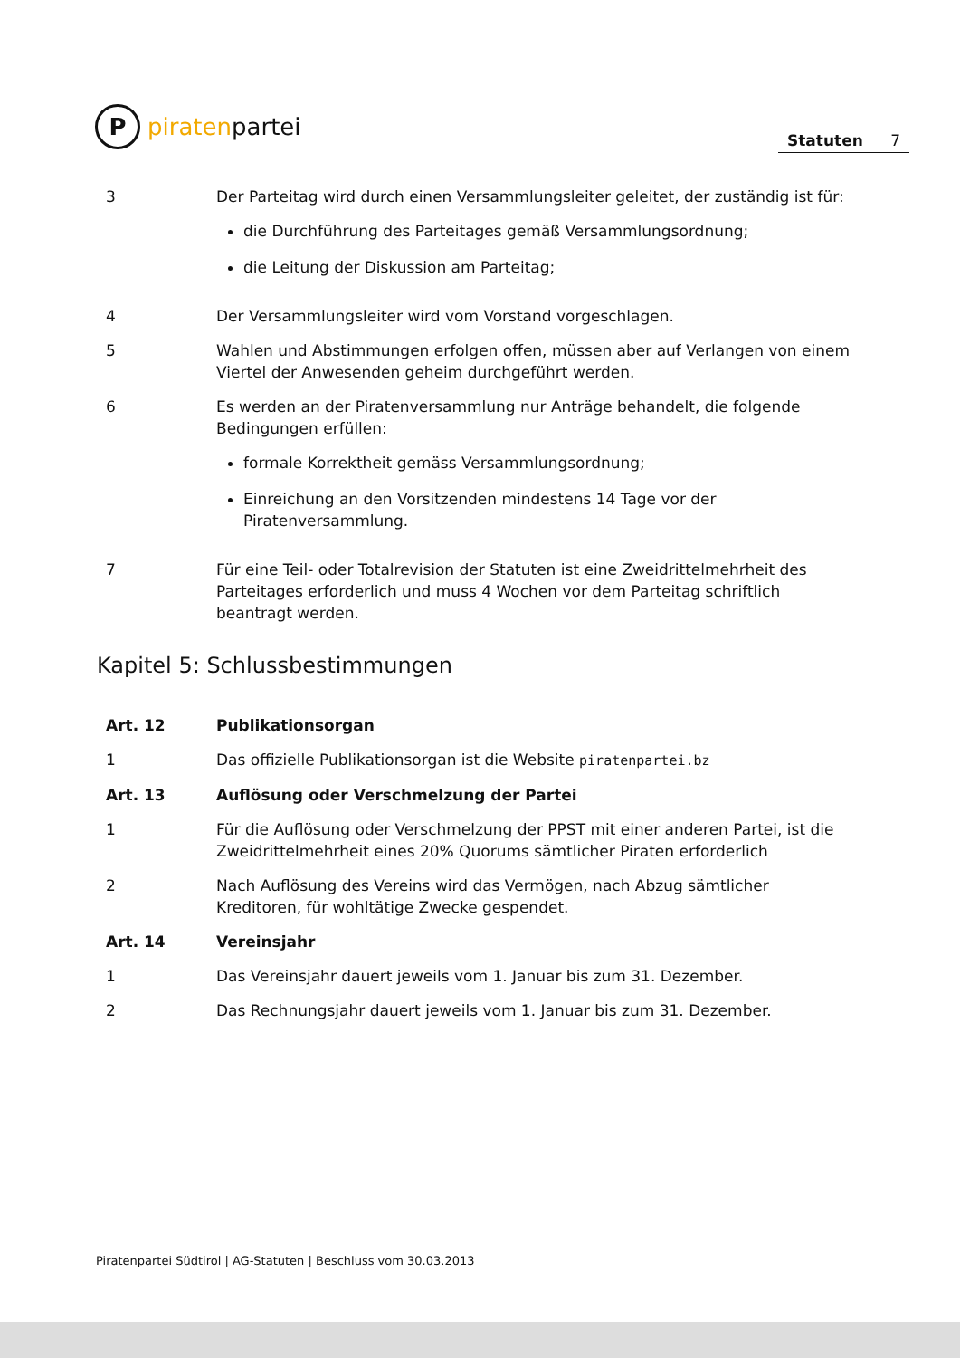P
piraten partei
Statuten 7
3 Der Parteitag wird durch einen Versammlungsleiter geleitet, der zuständig ist für:
die Durchführung des Parteitages gemäß Versammlungsordnung;
die Leitung der Diskussion am Parteitag;
4 Der Versammlungsleiter wird vom Vorstand vorgeschlagen.
5 Wahlen und Abstimmungen erfolgen offen, müssen aber auf Verlangen von einem Viertel der Anwesenden geheim durchgeführt werden.
6 Es werden an der Piratenversammlung nur Anträge behandelt, die folgende Bedingungen erfüllen:
formale Korrektheit gemäss Versammlungsordnung;
Einreichung an den Vorsitzenden mindestens 14 Tage vor der Piratenversammlung.
7 Für eine Teil- oder Totalrevision der Statuten ist eine Zweidrittelmehrheit des Parteitages erforderlich und muss 4 Wochen vor dem Parteitag schriftlich beantragt werden.
Kapitel 5: Schlussbestimmungen
Art. 12 Publikationsorgan
1 Das offizielle Publikationsorgan ist die Website piratenpartei.bz
Art. 13 Auflösung oder Verschmelzung der Partei
1 Für die Auflösung oder Verschmelzung der PPST mit einer anderen Partei, ist die Zweidrittelmehrheit eines 20% Quorums sämtlicher Piraten erforderlich
2 Nach Auflösung des Vereins wird das Vermögen, nach Abzug sämtlicher Kreditoren, für wohltätige Zwecke gespendet.
Art. 14 Vereinsjahr
1 Das Vereinsjahr dauert jeweils vom 1. Januar bis zum 31. Dezember.
2 Das Rechnungsjahr dauert jeweils vom 1. Januar bis zum 31. Dezember.
Piratenpartei Südtirol | AG-Statuten | Beschluss vom 30.03.2013